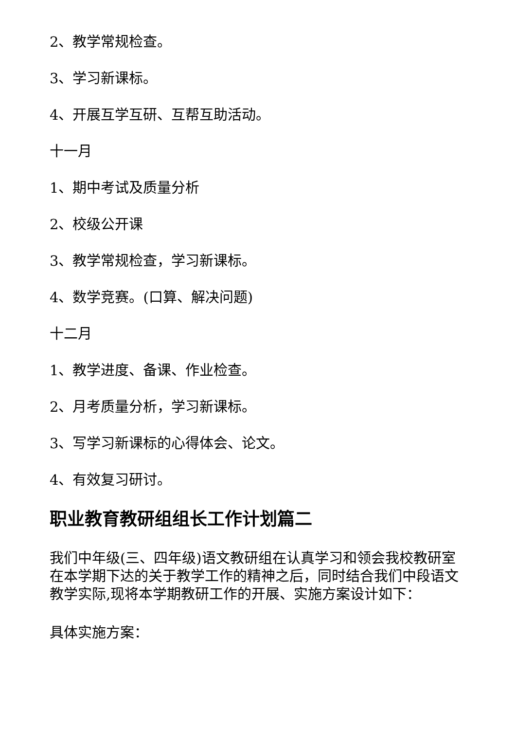2、教学常规检查。
3、学习新课标。
4、开展互学互研、互帮互助活动。
十一月
1、期中考试及质量分析
2、校级公开课
3、教学常规检查，学习新课标。
4、数学竞赛。(口算、解决问题)
十二月
1、教学进度、备课、作业检查。
2、月考质量分析，学习新课标。
3、写学习新课标的心得体会、论文。
4、有效复习研讨。
职业教育教研组组长工作计划篇二
我们中年级(三、四年级)语文教研组在认真学习和领会我校教研室在本学期下达的关于教学工作的精神之后，同时结合我们中段语文教学实际,现将本学期教研工作的开展、实施方案设计如下：
具体实施方案：